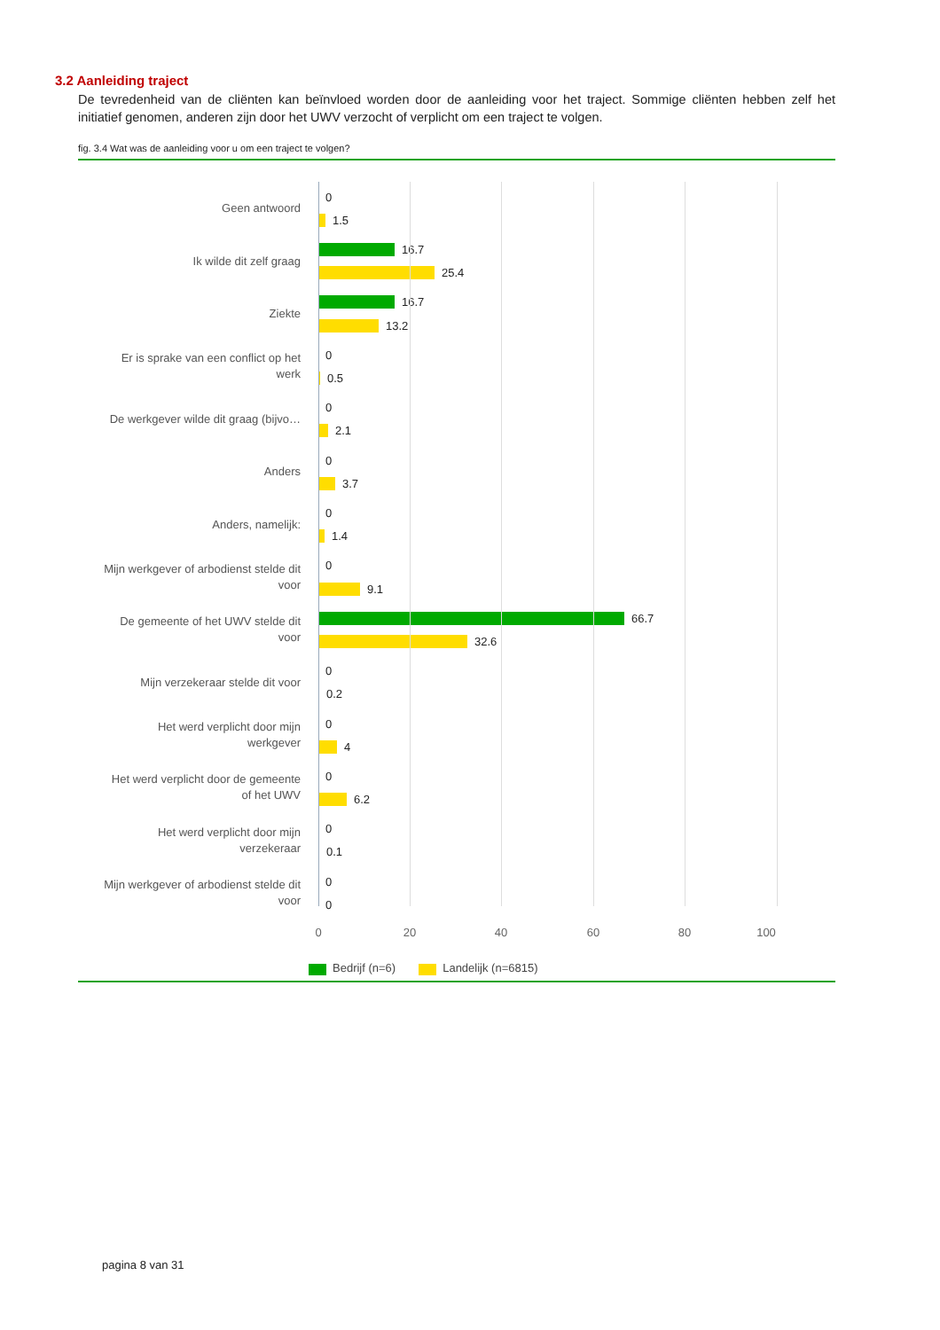3.2 Aanleiding traject
De tevredenheid van de cliënten kan beïnvloed worden door de aanleiding voor het traject. Sommige cliënten hebben zelf het initiatief genomen, anderen zijn door het UWV verzocht of verplicht om een traject te volgen.
fig. 3.4 Wat was de aanleiding voor u om een traject te volgen?
Geen antwoord
0
1.5
Ik wilde dit zelf graag
16.7
25.4
Ziekte
16.7
13.2
Er is sprake van een conflict op het
werk
0
0.5
De werkgever wilde dit graag (bijvo…
0
2.1
Anders
0
3.7
Anders, namelijk:
0
1.4
Mijn werkgever of arbodienst stelde dit
voor
0
9.1
De gemeente of het UWV stelde dit
voor
66.7
32.6
Mijn verzekeraar stelde dit voor
0
0.2
Het werd verplicht door mijn
werkgever
0
4
Het werd verplicht door de gemeente
of het UWV
0
6.2
Het werd verplicht door mijn
verzekeraar
0
0.1
Mijn werkgever of arbodienst stelde dit
voor
0
0
0 20 40 60 80 100
Bedrijf (n=6) Landelijk (n=6815)
pagina 8 van 31